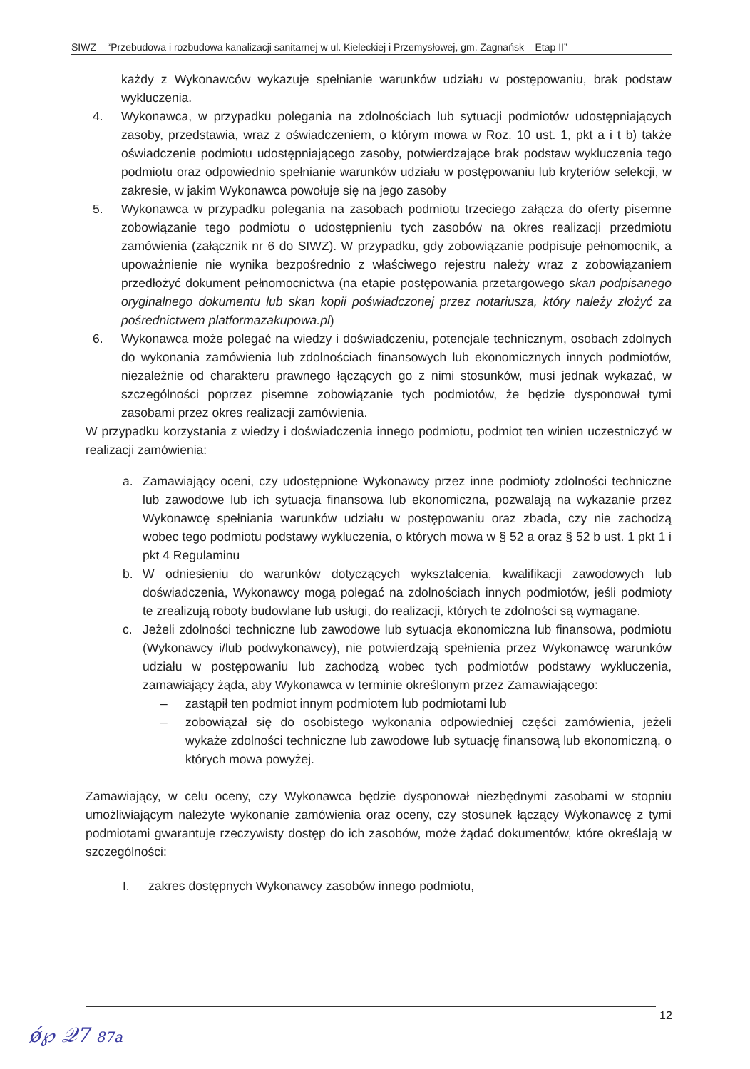SIWZ – “Przebudowa i rozbudowa kanalizacji sanitarnej w ul. Kieleckiej i Przemysłowej, gm. Zagnańsk – Etap II”
każdy z Wykonawców wykazuje spełnianie warunków udziału w postępowaniu, brak podstaw wykluczenia.
4. Wykonawca, w przypadku polegania na zdolnościach lub sytuacji podmiotów udostępniających zasoby, przedstawia, wraz z oświadczeniem, o którym mowa w Roz. 10 ust. 1, pkt a i t b) także oświadczenie podmiotu udostępniającego zasoby, potwierdzające brak podstaw wykluczenia tego podmiotu oraz odpowiednio spełnianie warunków udziału w postępowaniu lub kryteriów selekcji, w zakresie, w jakim Wykonawca powołuje się na jego zasoby
5. Wykonawca w przypadku polegania na zasobach podmiotu trzeciego załącza do oferty pisemne zobowiązanie tego podmiotu o udostępnieniu tych zasobów na okres realizacji przedmiotu zamówienia (załącznik nr 6 do SIWZ). W przypadku, gdy zobowiązanie podpisuje pełnomocnik, a upoważnienie nie wynika bezpośrednio z właściwego rejestru należy wraz z zobowiązaniem przedłożyć dokument pełnomocnictwa (na etapie postępowania przetargowego skan podpisanego oryginalnego dokumentu lub skan kopii poświadczonej przez notariusza, który należy złożyć za pośrednictwem platformazakupowa.pl)
6. Wykonawca może polegać na wiedzy i doświadczeniu, potencjale technicznym, osobach zdolnych do wykonania zamówienia lub zdolnościach finansowych lub ekonomicznych innych podmiotów, niezależnie od charakteru prawnego łączących go z nimi stosunków, musi jednak wykazać, w szczególności poprzez pisemne zobowiązanie tych podmiotów, że będzie dysponował tymi zasobami przez okres realizacji zamówienia.
W przypadku korzystania z wiedzy i doświadczenia innego podmiotu, podmiot ten winien uczestniczyć w realizacji zamówienia:
a. Zamawiający oceni, czy udostępnione Wykonawcy przez inne podmioty zdolności techniczne lub zawodowe lub ich sytuacja finansowa lub ekonomiczna, pozwalają na wykazanie przez Wykonawcę spełniania warunków udziału w postępowaniu oraz zbada, czy nie zachodzą wobec tego podmiotu podstawy wykluczenia, o których mowa w § 52 a oraz § 52 b ust. 1 pkt 1 i pkt 4 Regulaminu
b. W odniesieniu do warunków dotyczących wykształcenia, kwalifikacji zawodowych lub doświadczenia, Wykonawcy mogą polegać na zdolnościach innych podmiotów, jeśli podmioty te zrealizują roboty budowlane lub usługi, do realizacji, których te zdolności są wymagane.
c. Jeżeli zdolności techniczne lub zawodowe lub sytuacja ekonomiczna lub finansowa, podmiotu (Wykonawcy i/lub podwykonawcy), nie potwierdzają spełnienia przez Wykonawcę warunków udziału w postępowaniu lub zachodzą wobec tych podmiotów podstawy wykluczenia, zamawiający żąda, aby Wykonawca w terminie określonym przez Zamawiającego:
– zastąpił ten podmiot innym podmiotem lub podmiotami lub
– zobowiązał się do osobistego wykonania odpowiedniej części zamówienia, jeżeli wykaże zdolności techniczne lub zawodowe lub sytuację finansową lub ekonomiczną, o których mowa powyżej.
Zamawiający, w celu oceny, czy Wykonawca będzie dysponował niezbędnymi zasobami w stopniu umożliwiającym należyte wykonanie zamówienia oraz oceny, czy stosunek łączący Wykonawcę z tymi podmiotami gwarantuje rzeczywisty dostęp do ich zasobów, może żądać dokumentów, które określają w szczególności:
I. zakres dostępnych Wykonawcy zasobów innego podmiotu,
12
ǿ℘ 𝒬7 87a